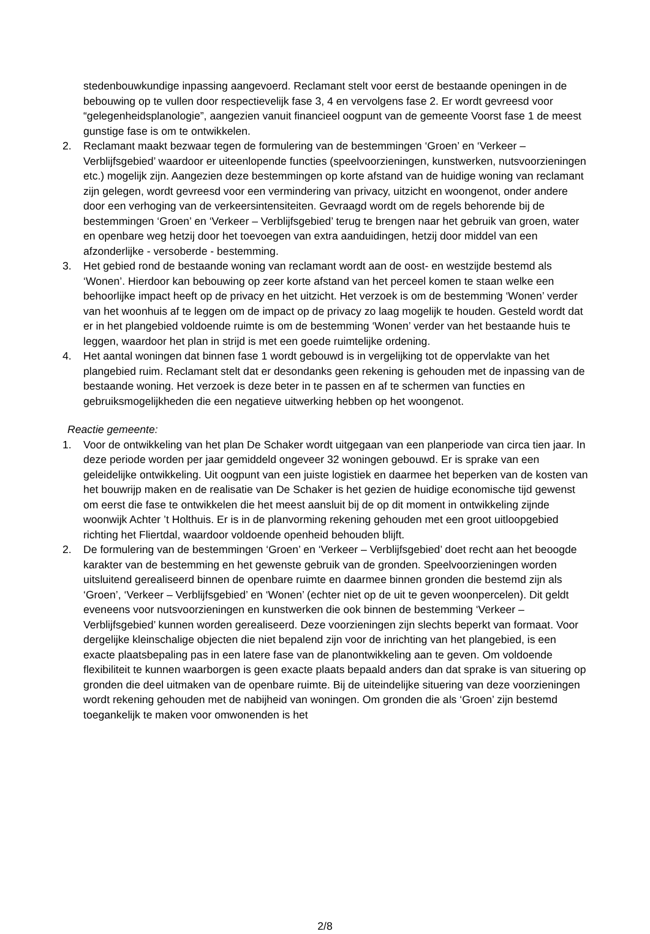stedenbouwkundige inpassing aangevoerd. Reclamant stelt voor eerst de bestaande openingen in de bebouwing op te vullen door respectievelijk fase 3, 4 en vervolgens fase 2. Er wordt gevreesd voor “gelegenheidsplanologie”, aangezien vanuit financieel oogpunt van de gemeente Voorst fase 1 de meest gunstige fase is om te ontwikkelen.
2. Reclamant maakt bezwaar tegen de formulering van de bestemmingen ‘Groen’ en ‘Verkeer – Verblijfsgebied’ waardoor er uiteenlopende functies (speelvoorzieningen, kunstwerken, nutsvoorzieningen etc.) mogelijk zijn. Aangezien deze bestemmingen op korte afstand van de huidige woning van reclamant zijn gelegen, wordt gevreesd voor een vermindering van privacy, uitzicht en woongenot, onder andere door een verhoging van de verkeersintensiteiten. Gevraagd wordt om de regels behorende bij de bestemmingen ‘Groen’ en ‘Verkeer – Verblijfsgebied’ terug te brengen naar het gebruik van groen, water en openbare weg hetzij door het toevoegen van extra aanduidingen, hetzij door middel van een afzonderlijke - versoberde - bestemming.
3. Het gebied rond de bestaande woning van reclamant wordt aan de oost- en westzijde bestemd als ‘Wonen’. Hierdoor kan bebouwing op zeer korte afstand van het perceel komen te staan welke een behoorlijke impact heeft op de privacy en het uitzicht. Het verzoek is om de bestemming ‘Wonen’ verder van het woonhuis af te leggen om de impact op de privacy zo laag mogelijk te houden. Gesteld wordt dat er in het plangebied voldoende ruimte is om de bestemming ‘Wonen’ verder van het bestaande huis te leggen, waardoor het plan in strijd is met een goede ruimtelijke ordening.
4. Het aantal woningen dat binnen fase 1 wordt gebouwd is in vergelijking tot de oppervlakte van het plangebied ruim. Reclamant stelt dat er desondanks geen rekening is gehouden met de inpassing van de bestaande woning. Het verzoek is deze beter in te passen en af te schermen van functies en gebruiksmogelijkheden die een negatieve uitwerking hebben op het woongenot.
Reactie gemeente:
1. Voor de ontwikkeling van het plan De Schaker wordt uitgegaan van een planperiode van circa tien jaar. In deze periode worden per jaar gemiddeld ongeveer 32 woningen gebouwd. Er is sprake van een geleidelijke ontwikkeling. Uit oogpunt van een juiste logistiek en daarmee het beperken van de kosten van het bouwrijp maken en de realisatie van De Schaker is het gezien de huidige economische tijd gewenst om eerst die fase te ontwikkelen die het meest aansluit bij de op dit moment in ontwikkeling zijnde woonwijk Achter ’t Holthuis. Er is in de planvorming rekening gehouden met een groot uitloopgebied richting het Fliertdal, waardoor voldoende openheid behouden blijft.
2. De formulering van de bestemmingen ‘Groen’ en ‘Verkeer – Verblijfsgebied’ doet recht aan het beoogde karakter van de bestemming en het gewenste gebruik van de gronden. Speelvoorzieningen worden uitsluitend gerealiseerd binnen de openbare ruimte en daarmee binnen gronden die bestemd zijn als ‘Groen’, ‘Verkeer – Verblijfsgebied’ en ‘Wonen’ (echter niet op de uit te geven woonpercelen). Dit geldt eveneens voor nutsvoorzieningen en kunstwerken die ook binnen de bestemming ‘Verkeer – Verblijfsgebied’ kunnen worden gerealiseerd. Deze voorzieningen zijn slechts beperkt van formaat. Voor dergelijke kleinschalige objecten die niet bepalend zijn voor de inrichting van het plangebied, is een exacte plaatsbepaling pas in een latere fase van de planontwikkeling aan te geven. Om voldoende flexibiliteit te kunnen waarborgen is geen exacte plaats bepaald anders dan dat sprake is van situering op gronden die deel uitmaken van de openbare ruimte. Bij de uiteindelijke situering van deze voorzieningen wordt rekening gehouden met de nabijheid van woningen. Om gronden die als ‘Groen’ zijn bestemd toegankelijk te maken voor omwonenden is het
2/8